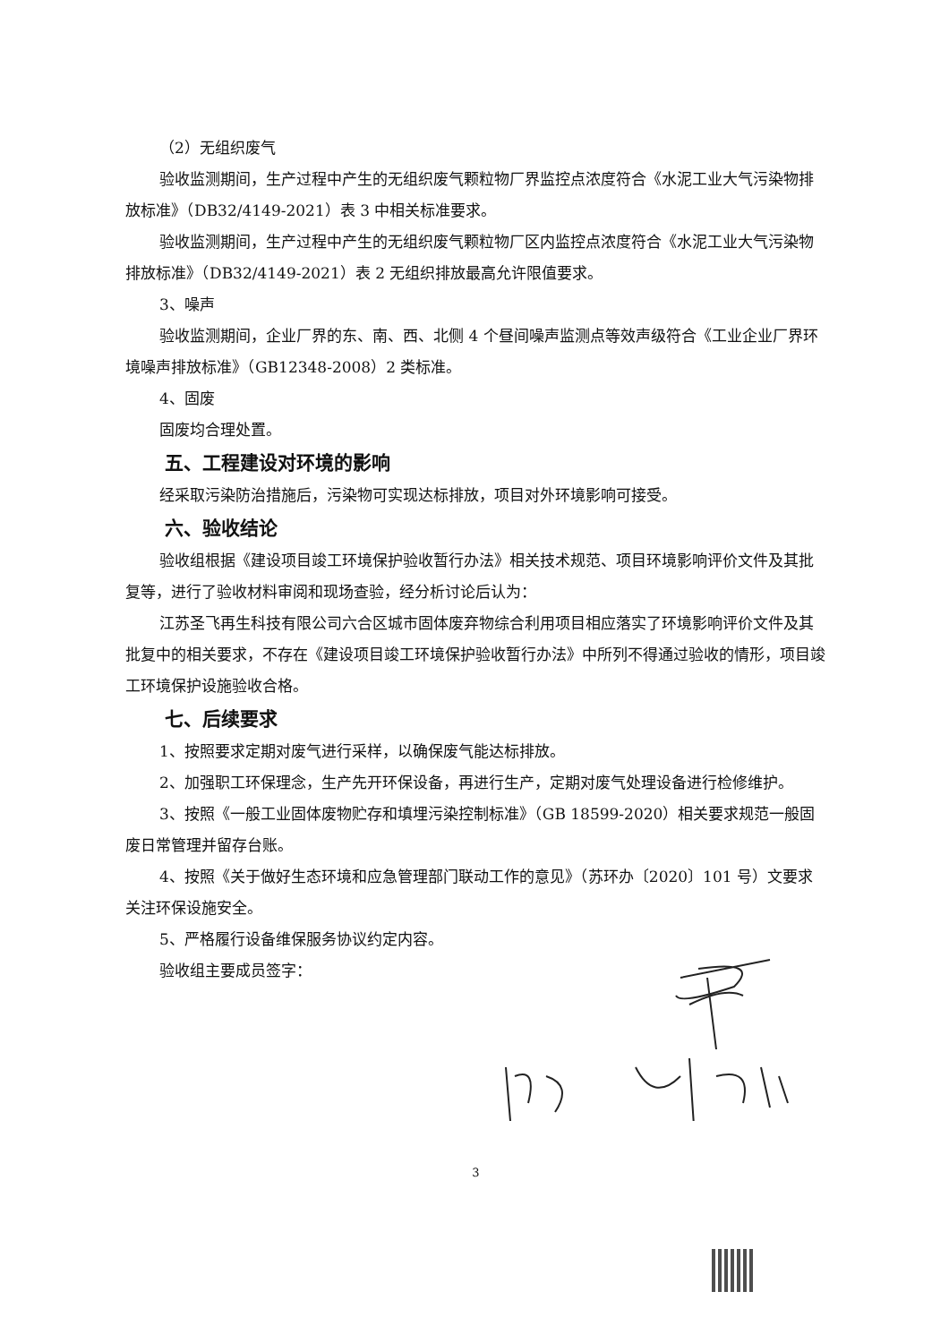（2）无组织废气
验收监测期间，生产过程中产生的无组织废气颗粒物厂界监控点浓度符合《水泥工业大气污染物排放标准》（DB32/4149-2021）表 3 中相关标准要求。
验收监测期间，生产过程中产生的无组织废气颗粒物厂区内监控点浓度符合《水泥工业大气污染物排放标准》（DB32/4149-2021）表 2 无组织排放最高允许限值要求。
3、噪声
验收监测期间，企业厂界的东、南、西、北侧 4 个昼间噪声监测点等效声级符合《工业企业厂界环境噪声排放标准》（GB12348-2008）2 类标准。
4、固废
固废均合理处置。
五、工程建设对环境的影响
经采取污染防治措施后，污染物可实现达标排放，项目对外环境影响可接受。
六、验收结论
验收组根据《建设项目竣工环境保护验收暂行办法》相关技术规范、项目环境影响评价文件及其批复等，进行了验收材料审阅和现场查验，经分析讨论后认为：
江苏圣飞再生科技有限公司六合区城市固体废弃物综合利用项目相应落实了环境影响评价文件及其批复中的相关要求，不存在《建设项目竣工环境保护验收暂行办法》中所列不得通过验收的情形，项目竣工环境保护设施验收合格。
七、后续要求
1、按照要求定期对废气进行采样，以确保废气能达标排放。
2、加强职工环保理念，生产先开环保设备，再进行生产，定期对废气处理设备进行检修维护。
3、按照《一般工业固体废物贮存和填埋污染控制标准》（GB 18599-2020）相关要求规范一般固废日常管理并留存台账。
4、按照《关于做好生态环境和应急管理部门联动工作的意见》（苏环办〔2020〕101 号）文要求关注环保设施安全。
5、严格履行设备维保服务协议约定内容。
验收组主要成员签字：
3